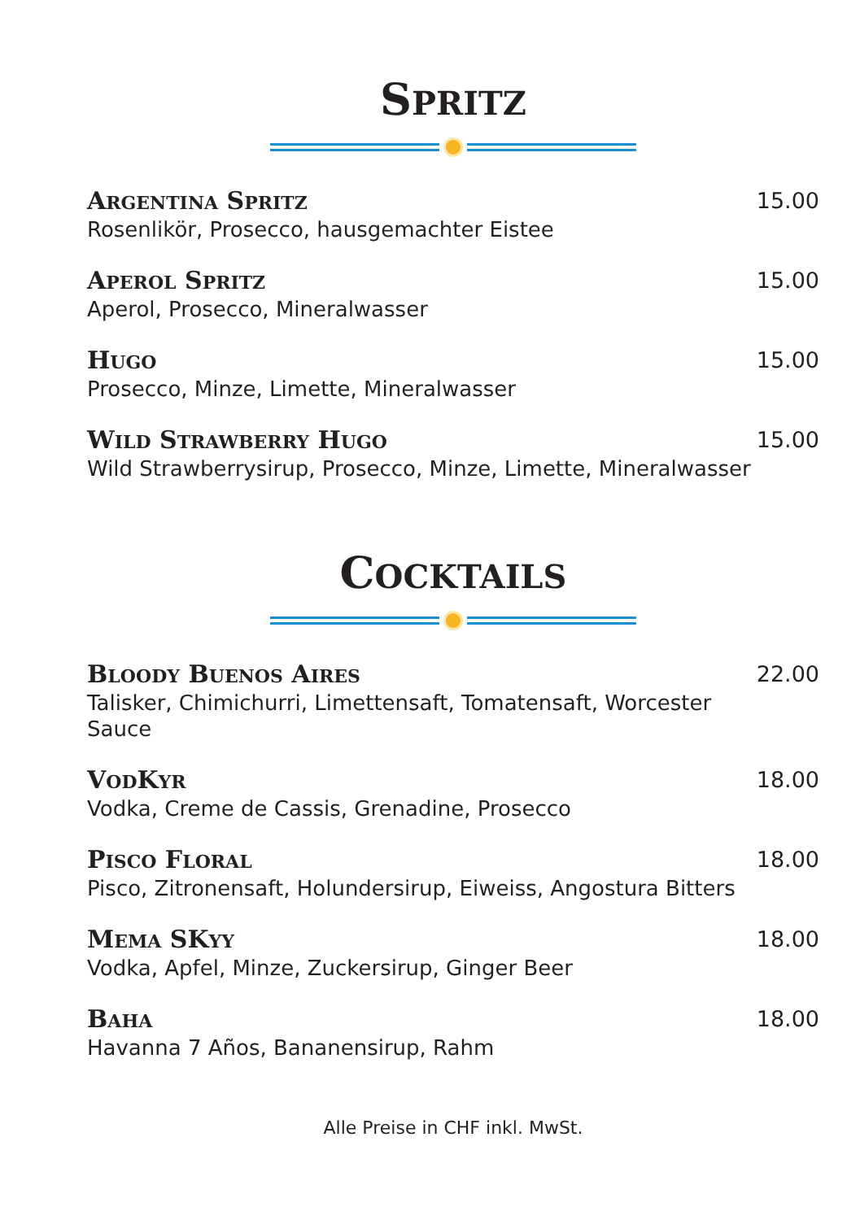SPRITZ
ARGENTINA SPRITZ
Rosenlikör, Prosecco, hausgemachter Eistee
15.00
APEROL SPRITZ
Aperol, Prosecco, Mineralwasser
15.00
HUGO
Prosecco, Minze, Limette, Mineralwasser
15.00
WILD STRAWBERRY HUGO
Wild Strawberrysirup, Prosecco, Minze, Limette, Mineralwasser
15.00
COCKTAILS
BLOODY BUENOS AIRES
Talisker, Chimichurri, Limettensaft, Tomatensaft, Worcester Sauce
22.00
VODKYR
Vodka, Creme de Cassis, Grenadine, Prosecco
18.00
PISCO FLORAL
Pisco, Zitronensaft, Holundersirup, Eiweiss, Angostura Bitters
18.00
MEMA SKYY
Vodka, Apfel, Minze, Zuckersirup, Ginger Beer
18.00
BAHA
Havanna 7 Años, Bananensirup, Rahm
18.00
Alle Preise in CHF inkl. MwSt.